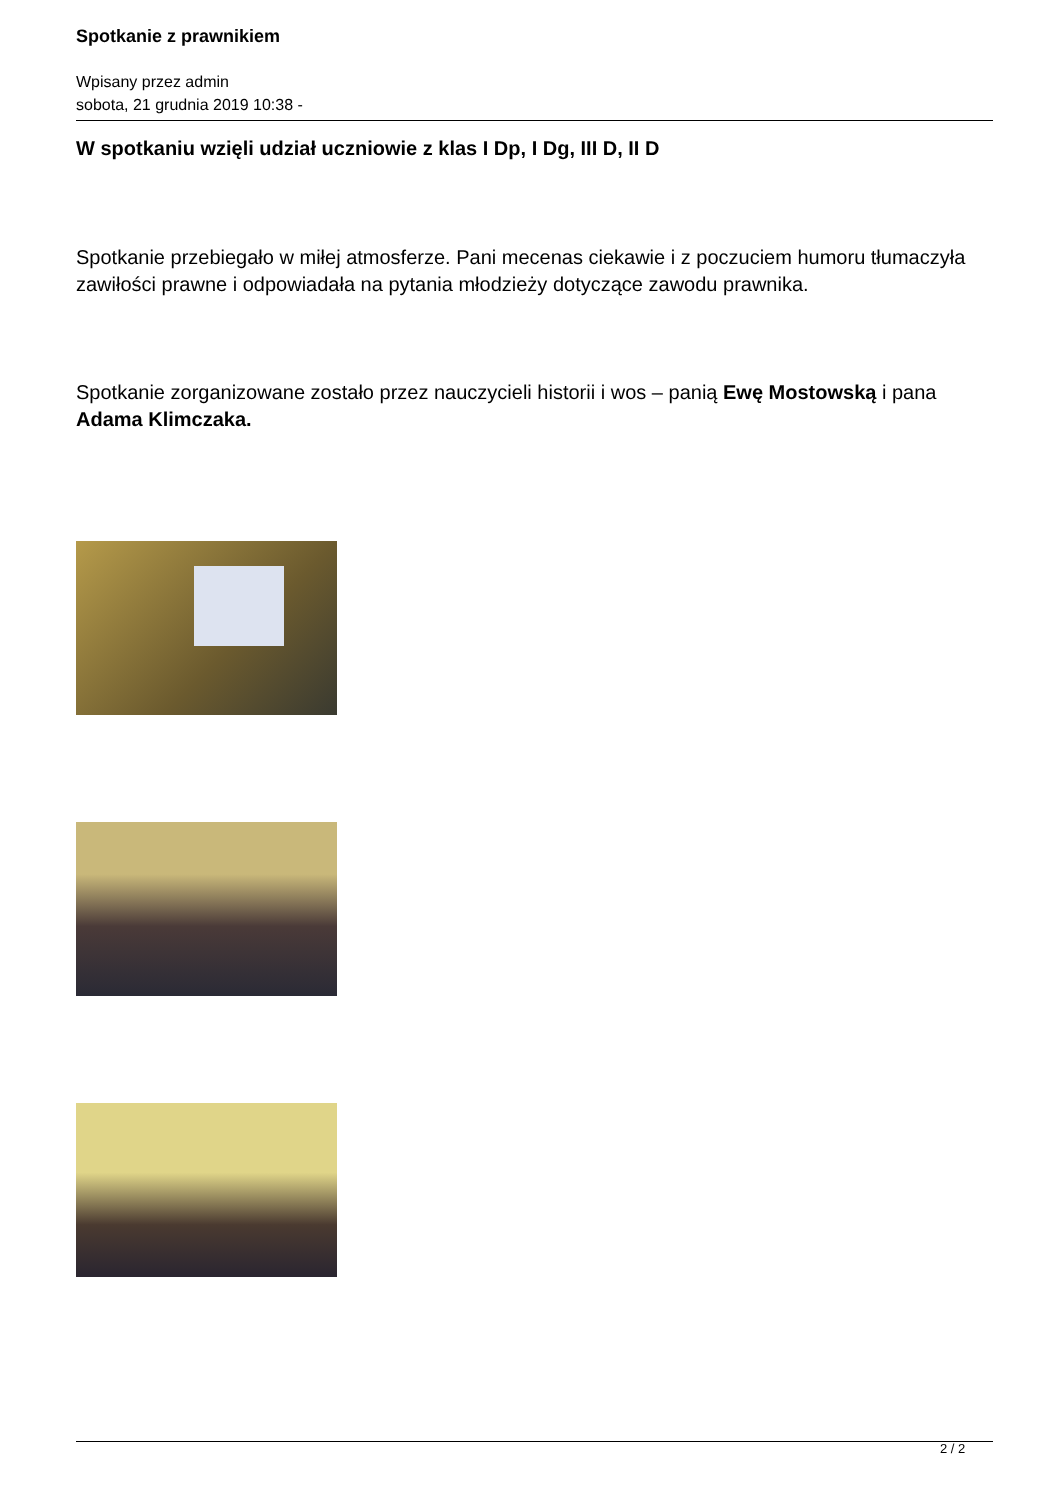Spotkanie z prawnikiem
Wpisany przez admin
sobota, 21 grudnia 2019 10:38 -
W spotkaniu wzięli udział uczniowie z klas I Dp, I Dg, III D, II D
Spotkanie przebiegało w miłej atmosferze. Pani mecenas ciekawie i z poczuciem humoru tłumaczyła zawiłości prawne i odpowiadała na pytania młodzieży dotyczące zawodu prawnika.
Spotkanie zorganizowane zostało przez nauczycieli historii i wos – panią Ewę Mostowską i pana
Adama Klimczaka.
2 / 2